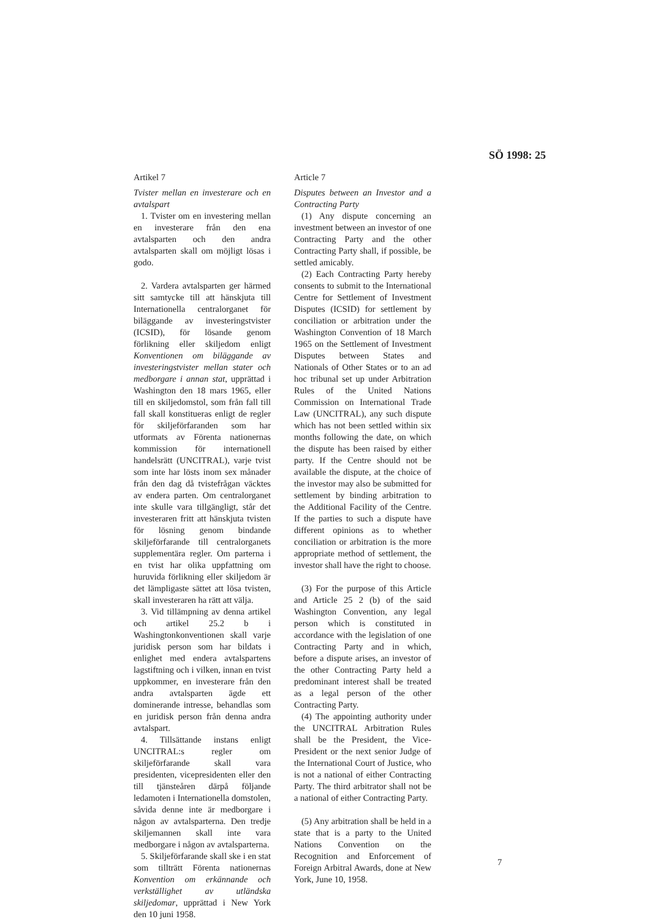SÖ 1998: 25
Artikel 7
Tvister mellan en investerare och en avtalspart
1. Tvister om en investering mellan en investerare från den ena avtalsparten och den andra avtalsparten skall om möjligt lösas i godo.
2. Vardera avtalsparten ger härmed sitt samtycke till att hänskjuta till Internationella centralorganet för biläggande av investeringstvister (ICSID), för lösande genom förlikning eller skiljedom enligt Konventionen om biläggande av investeringstvister mellan stater och medborgare i annan stat, upprättad i Washington den 18 mars 1965, eller till en skiljedomstol, som från fall till fall skall konstitueras enligt de regler för skiljeförfaranden som har utformats av Förenta nationernas kommission för internationell handelsrätt (UNCITRAL), varje tvist som inte har lösts inom sex månader från den dag då tvistefrågan väcktes av endera parten. Om centralorganet inte skulle vara tillgängligt, står det investeraren fritt att hänskjuta tvisten för lösning genom bindande skiljeförfarande till centralorganets supplementära regler. Om parterna i en tvist har olika uppfattning om huruvida förlikning eller skiljedom är det lämpligaste sättet att lösa tvisten, skall investeraren ha rätt att välja.
3. Vid tillämpning av denna artikel och artikel 25.2 b i Washingtonkonventionen skall varje juridisk person som har bildats i enlighet med endera avtalspartens lagstiftning och i vilken, innan en tvist uppkommer, en investerare från den andra avtalsparten ägde ett dominerande intresse, behandlas som en juridisk person från denna andra avtalspart.
4. Tillsättande instans enligt UNCITRAL:s regler om skiljeförfarande skall vara presidenten, vicepresidenten eller den till tjänsteåren därpå följande ledamoten i Internationella domstolen, såvida denne inte är medborgare i någon av avtalsparterna. Den tredje skiljemannen skall inte vara medborgare i någon av avtalsparterna.
5. Skiljeförfarande skall ske i en stat som tillträtt Förenta nationernas Konvention om erkännande och verkställighet av utländska skiljedomar, upprättad i New York den 10 juni 1958.
Article 7
Disputes between an Investor and a Contracting Party
(1) Any dispute concerning an investment between an investor of one Contracting Party and the other Contracting Party shall, if possible, be settled amicably.
(2) Each Contracting Party hereby consents to submit to the International Centre for Settlement of Investment Disputes (ICSID) for settlement by conciliation or arbitration under the Washington Convention of 18 March 1965 on the Settlement of Investment Disputes between States and Nationals of Other States or to an ad hoc tribunal set up under Arbitration Rules of the United Nations Commission on International Trade Law (UNCITRAL), any such dispute which has not been settled within six months following the date, on which the dispute has been raised by either party. If the Centre should not be available the dispute, at the choice of the investor may also be submitted for settlement by binding arbitration to the Additional Facility of the Centre. If the parties to such a dispute have different opinions as to whether conciliation or arbitration is the more appropriate method of settlement, the investor shall have the right to choose.
(3) For the purpose of this Article and Article 25 2 (b) of the said Washington Convention, any legal person which is constituted in accordance with the legislation of one Contracting Party and in which, before a dispute arises, an investor of the other Contracting Party held a predominant interest shall be treated as a legal person of the other Contracting Party.
(4) The appointing authority under the UNCITRAL Arbitration Rules shall be the President, the Vice-President or the next senior Judge of the International Court of Justice, who is not a national of either Contracting Party. The third arbitrator shall not be a national of either Contracting Party.
(5) Any arbitration shall be held in a state that is a party to the United Nations Convention on the Recognition and Enforcement of Foreign Arbitral Awards, done at New York, June 10, 1958.
7